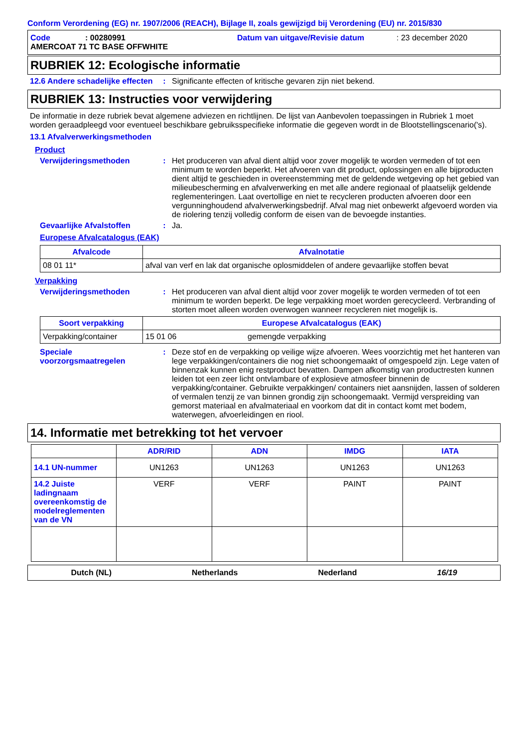Conform Verordening (EG) nr. 1907/2006 (REACH), Bijlage II, zoals gewijzigd bij Verordening (EU) nr. 2015/830
Code: 00280991 Datum van uitgave/Revisie datum: 23 december 2020
AMERCOAT 71 TC BASE OFFWHITE
RUBRIEK 12: Ecologische informatie
12.6 Andere schadelijke effecten
: Significante effecten of kritische gevaren zijn niet bekend.
RUBRIEK 13: Instructies voor verwijdering
De informatie in deze rubriek bevat algemene adviezen en richtlijnen. De lijst van Aanbevolen toepassingen in Rubriek 1 moet worden geraadpleegd voor eventueel beschikbare gebruiksspecifieke informatie die gegeven wordt in de Blootstellingscenario('s).
13.1 Afvalverwerkingsmethoden
Product
Verwijderingsmethoden : Het produceren van afval dient altijd voor zover mogelijk te worden vermeden of tot een minimum te worden beperkt. Het afvoeren van dit product, oplossingen en alle bijproducten dient altijd te geschieden in overeenstemming met de geldende wetgeving op het gebied van milieubescherming en afvalverwerking en met alle andere regionaal of plaatselijk geldende reglementeringen. Laat overtollige en niet te recycleren producten afvoeren door een vergunninghoudend afvalverwerkingsbedrijf. Afval mag niet onbewerkt afgevoerd worden via de riolering tenzij volledig conform de eisen van de bevoegde instanties.
Gevaarlijke Afvalstoffen : Ja.
Europese Afvalcatalogus (EAK)
| Afvalcode | Afvalnotatie |
| --- | --- |
| 08 01 11* | afval van verf en lak dat organische oplosmiddelen of andere gevaarlijke stoffen bevat |
Verpakking
Verwijderingsmethoden : Het produceren van afval dient altijd voor zover mogelijk te worden vermeden of tot een minimum te worden beperkt. De lege verpakking moet worden gerecycleerd. Verbranding of storten moet alleen worden overwogen wanneer recycleren niet mogelijk is.
| Soort verpakking | Europese Afvalcatalogus (EAK) | |
| --- | --- | --- |
| Verpakking/container | 15 01 06 | gemengde verpakking |
Speciale voorzorgsmaatregelen
: Deze stof en de verpakking op veilige wijze afvoeren. Wees voorzichtig met het hanteren van lege verpakkingen/containers die nog niet schoongemaakt of omgespoeld zijn. Lege vaten of binnenzak kunnen enig restproduct bevatten. Dampen afkomstig van productresten kunnen leiden tot een zeer licht ontvlambare of explosieve atmosfeer binnenin de verpakking/container. Gebruikte verpakkingen/ containers niet aansnijden, lassen of solderen of vermalen tenzij ze van binnen grondig zijn schoongemaakt. Vermijd verspreiding van gemorst materiaal en afvalmateriaal en voorkom dat dit in contact komt met bodem, waterwegen, afvoerleidingen en riool.
14. Informatie met betrekking tot het vervoer
| | ADR/RID | ADN | IMDG | IATA |
| --- | --- | --- | --- | --- |
| 14.1 UN-nummer | UN1263 | UN1263 | UN1263 | UN1263 |
| 14.2 Juiste ladingnaam overeenkomstig de modelreglementen van de VN | VERF | VERF | PAINT | PAINT |
Dutch (NL) Netherlands Nederland 16/19